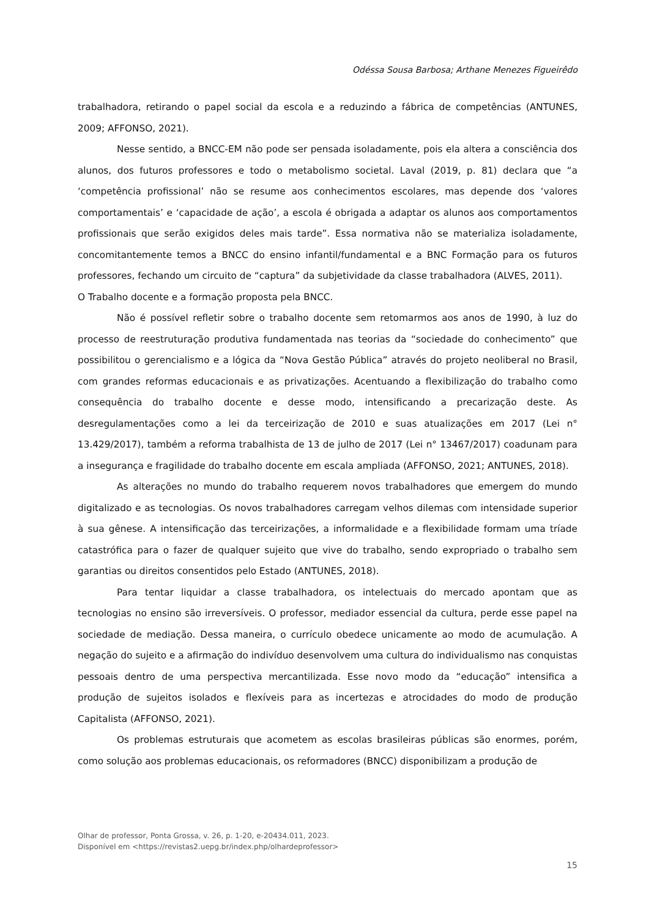Odéssa Sousa Barbosa; Arthane Menezes Figueirêdo
trabalhadora, retirando o papel social da escola e a reduzindo a fábrica de competências (ANTUNES, 2009; AFFONSO, 2021).
Nesse sentido, a BNCC-EM não pode ser pensada isoladamente, pois ela altera a consciência dos alunos, dos futuros professores e todo o metabolismo societal. Laval (2019, p. 81) declara que “a ‘competência profissional’ não se resume aos conhecimentos escolares, mas depende dos ‘valores comportamentais’ e ‘capacidade de ação’, a escola é obrigada a adaptar os alunos aos comportamentos profissionais que serão exigidos deles mais tarde”. Essa normativa não se materializa isoladamente, concomitantemente temos a BNCC do ensino infantil/fundamental e a BNC Formação para os futuros professores, fechando um circuito de “captura” da subjetividade da classe trabalhadora (ALVES, 2011).
O Trabalho docente e a formação proposta pela BNCC.
Não é possível refletir sobre o trabalho docente sem retomarmos aos anos de 1990, à luz do processo de reestruturação produtiva fundamentada nas teorias da “sociedade do conhecimento” que possibilitou o gerencialismo e a lógica da “Nova Gestão Pública” através do projeto neoliberal no Brasil, com grandes reformas educacionais e as privatizações. Acentuando a flexibilização do trabalho como consequência do trabalho docente e desse modo, intensificando a precarização deste. As desregulamentações como a lei da terceirização de 2010 e suas atualizações em 2017 (Lei n° 13.429/2017), também a reforma trabalhista de 13 de julho de 2017 (Lei n° 13467/2017) coadunam para a insegurança e fragilidade do trabalho docente em escala ampliada (AFFONSO, 2021; ANTUNES, 2018).
As alterações no mundo do trabalho requerem novos trabalhadores que emergem do mundo digitalizado e as tecnologias. Os novos trabalhadores carregam velhos dilemas com intensidade superior à sua gênese. A intensificação das terceirizações, a informalidade e a flexibilidade formam uma tríade catastrófica para o fazer de qualquer sujeito que vive do trabalho, sendo expropriado o trabalho sem garantias ou direitos consentidos pelo Estado (ANTUNES, 2018).
Para tentar liquidar a classe trabalhadora, os intelectuais do mercado apontam que as tecnologias no ensino são irreversíveis. O professor, mediador essencial da cultura, perde esse papel na sociedade de mediação. Dessa maneira, o currículo obedece unicamente ao modo de acumulação. A negação do sujeito e a afirmação do indivíduo desenvolvem uma cultura do individualismo nas conquistas pessoais dentro de uma perspectiva mercantilizada. Esse novo modo da “educação” intensifica a produção de sujeitos isolados e flexíveis para as incertezas e atrocidades do modo de produção Capitalista (AFFONSO, 2021).
Os problemas estruturais que acometem as escolas brasileiras públicas são enormes, porém, como solução aos problemas educacionais, os reformadores (BNCC) disponibilizam a produção de
Olhar de professor, Ponta Grossa, v. 26, p. 1-20, e-20434.011, 2023.
Disponível em <https://revistas2.uepg.br/index.php/olhardeprofessor>
15